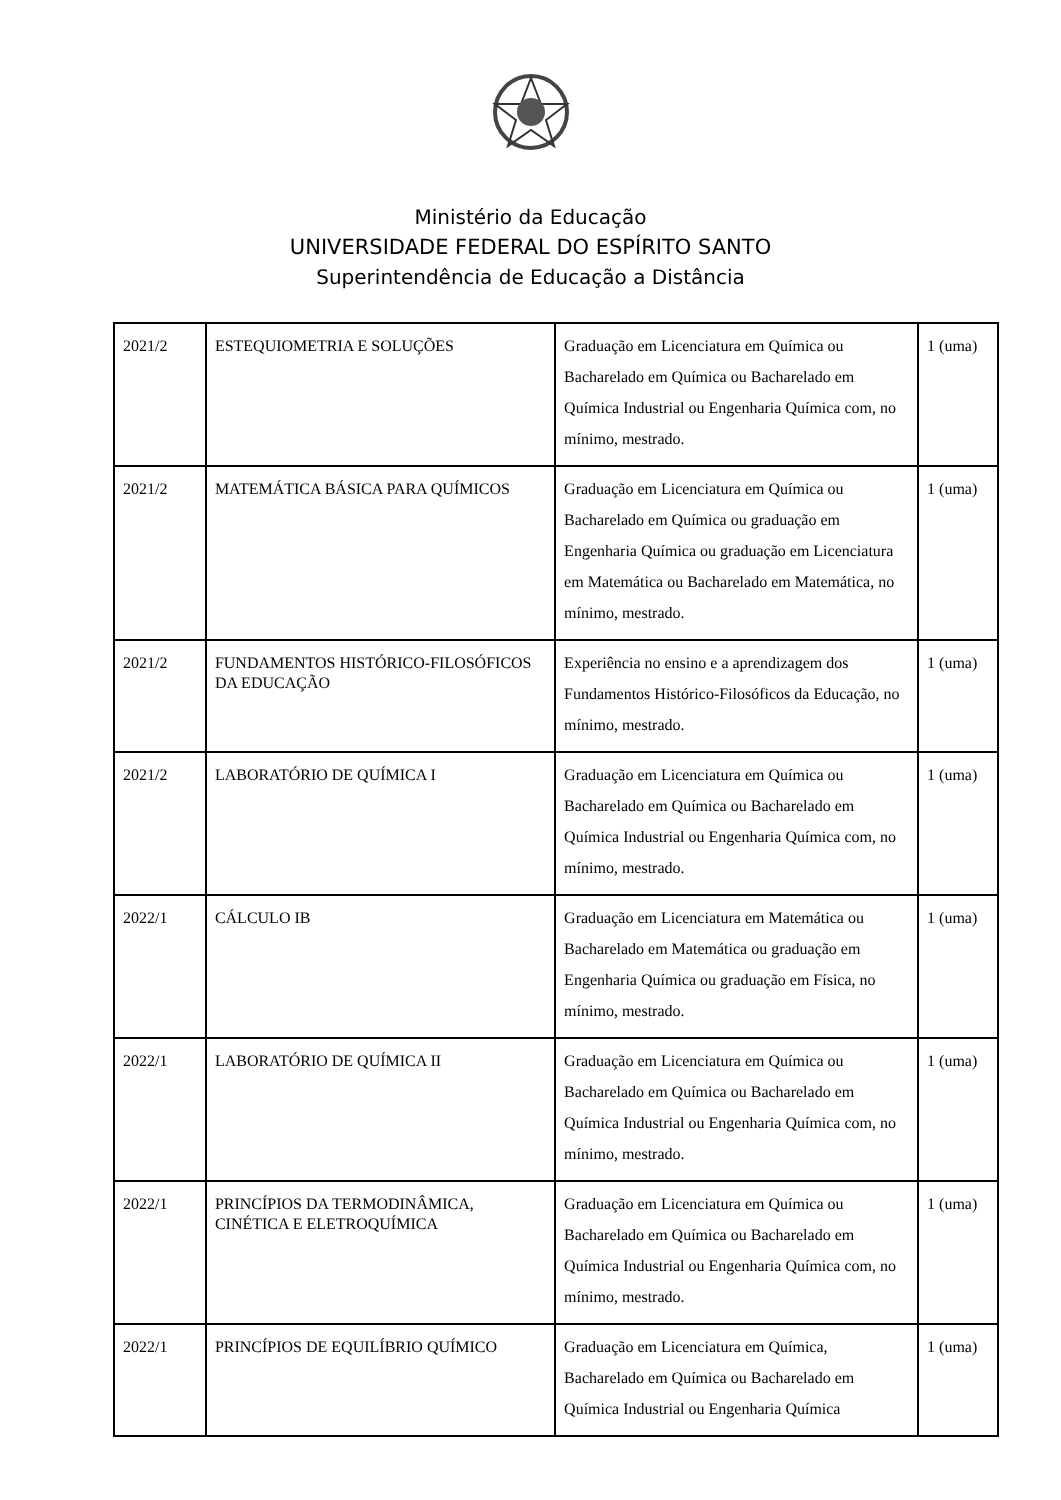Ministério da Educação
UNIVERSIDADE FEDERAL DO ESPÍRITO SANTO
Superintendência de Educação a Distância
| 2021/2 | ESTEQUIOMETRIA E SOLUÇÕES | Graduação em Licenciatura em Química ou Bacharelado em Química ou Bacharelado em Química Industrial ou Engenharia Química com, no mínimo, mestrado. | 1 (uma) |
| 2021/2 | MATEMÁTICA BÁSICA PARA QUÍMICOS | Graduação em Licenciatura em Química ou Bacharelado em Química ou graduação em Engenharia Química ou graduação em Licenciatura em Matemática ou Bacharelado em Matemática, no mínimo, mestrado. | 1 (uma) |
| 2021/2 | FUNDAMENTOS HISTÓRICO-FILOSÓFICOS DA EDUCAÇÃO | Experiência no ensino e a aprendizagem dos Fundamentos Histórico-Filosóficos da Educação, no mínimo, mestrado. | 1 (uma) |
| 2021/2 | LABORATÓRIO DE QUÍMICA I | Graduação em Licenciatura em Química ou Bacharelado em Química ou Bacharelado em Química Industrial ou Engenharia Química com, no mínimo, mestrado. | 1 (uma) |
| 2022/1 | CÁLCULO IB | Graduação em Licenciatura em Matemática ou Bacharelado em Matemática ou graduação em Engenharia Química ou graduação em Física, no mínimo, mestrado. | 1 (uma) |
| 2022/1 | LABORATÓRIO DE QUÍMICA II | Graduação em Licenciatura em Química ou Bacharelado em Química ou Bacharelado em Química Industrial ou Engenharia Química com, no mínimo, mestrado. | 1 (uma) |
| 2022/1 | PRINCÍPIOS DA TERMODINÂMICA, CINÉTICA E ELETROQUÍMICA | Graduação em Licenciatura em Química ou Bacharelado em Química ou Bacharelado em Química Industrial ou Engenharia Química com, no mínimo, mestrado. | 1 (uma) |
| 2022/1 | PRINCÍPIOS DE EQUILÍBRIO QUÍMICO | Graduação em Licenciatura em Química, Bacharelado em Química ou Bacharelado em Química Industrial ou Engenharia Química | 1 (uma) |